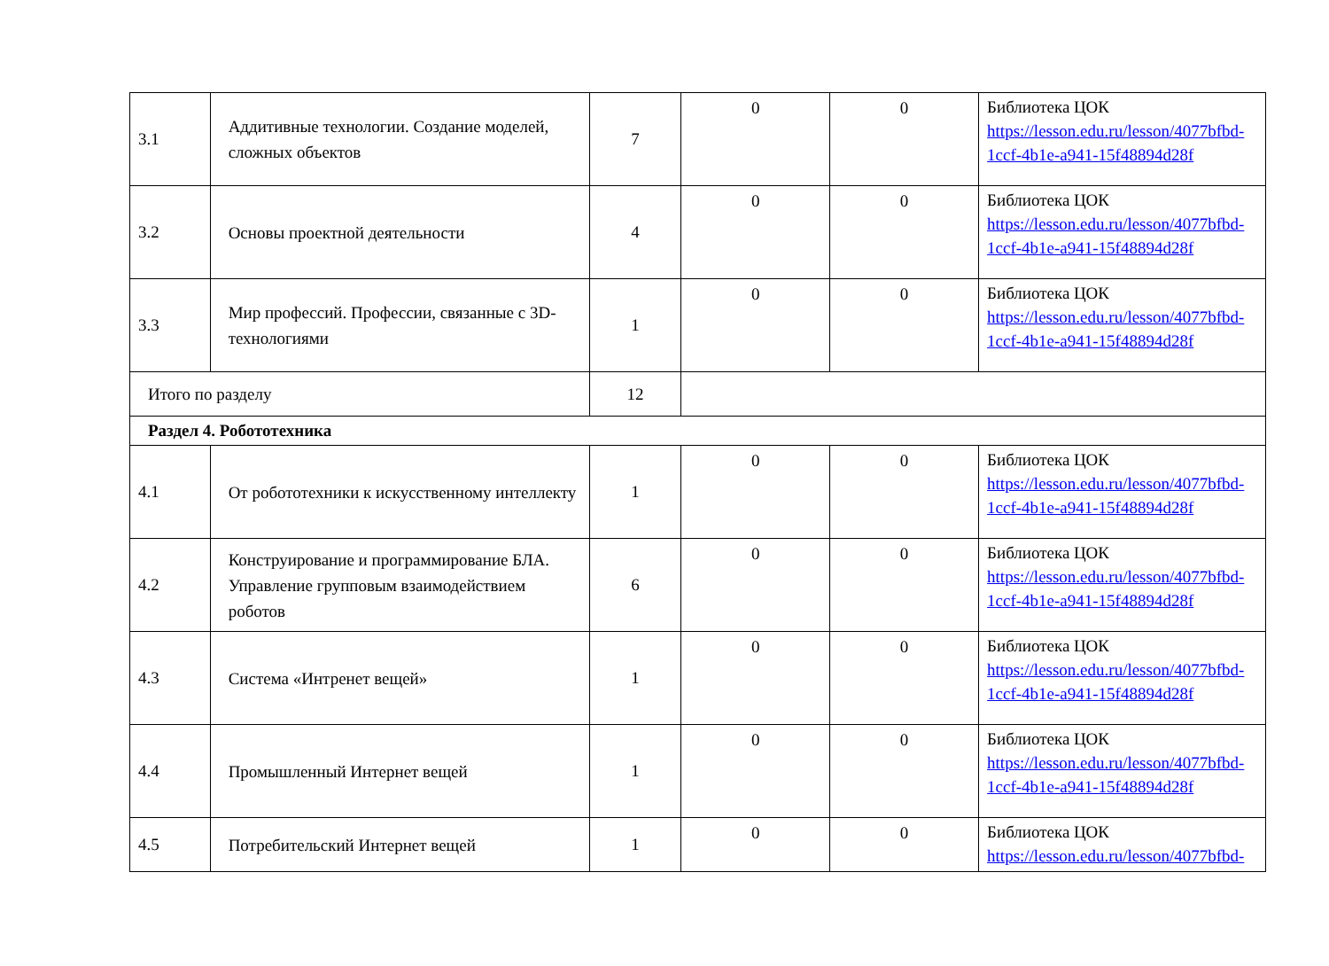| 3.1 | Аддитивные технологии. Создание моделей, сложных объектов | 7 | 0 | 0 | Библиотека ЦОК https://lesson.edu.ru/lesson/4077bfbd-1ccf-4b1e-a941-15f48894d28f |
| 3.2 | Основы проектной деятельности | 4 | 0 | 0 | Библиотека ЦОК https://lesson.edu.ru/lesson/4077bfbd-1ccf-4b1e-a941-15f48894d28f |
| 3.3 | Мир профессий. Профессии, связанные с 3D-технологиями | 1 | 0 | 0 | Библиотека ЦОК https://lesson.edu.ru/lesson/4077bfbd-1ccf-4b1e-a941-15f48894d28f |
| Итого по разделу | | 12 | | | |
| Раздел 4. Робототехника | | | | | |
| 4.1 | От робототехники к искусственному интеллекту | 1 | 0 | 0 | Библиотека ЦОК https://lesson.edu.ru/lesson/4077bfbd-1ccf-4b1e-a941-15f48894d28f |
| 4.2 | Конструирование и программирование БЛА. Управление групповым взаимодействием роботов | 6 | 0 | 0 | Библиотека ЦОК https://lesson.edu.ru/lesson/4077bfbd-1ccf-4b1e-a941-15f48894d28f |
| 4.3 | Система «Интренет вещей» | 1 | 0 | 0 | Библиотека ЦОК https://lesson.edu.ru/lesson/4077bfbd-1ccf-4b1e-a941-15f48894d28f |
| 4.4 | Промышленный Интернет вещей | 1 | 0 | 0 | Библиотека ЦОК https://lesson.edu.ru/lesson/4077bfbd-1ccf-4b1e-a941-15f48894d28f |
| 4.5 | Потребительский Интернет вещей | 1 | 0 | 0 | Библиотека ЦОК https://lesson.edu.ru/lesson/4077bfbd- |